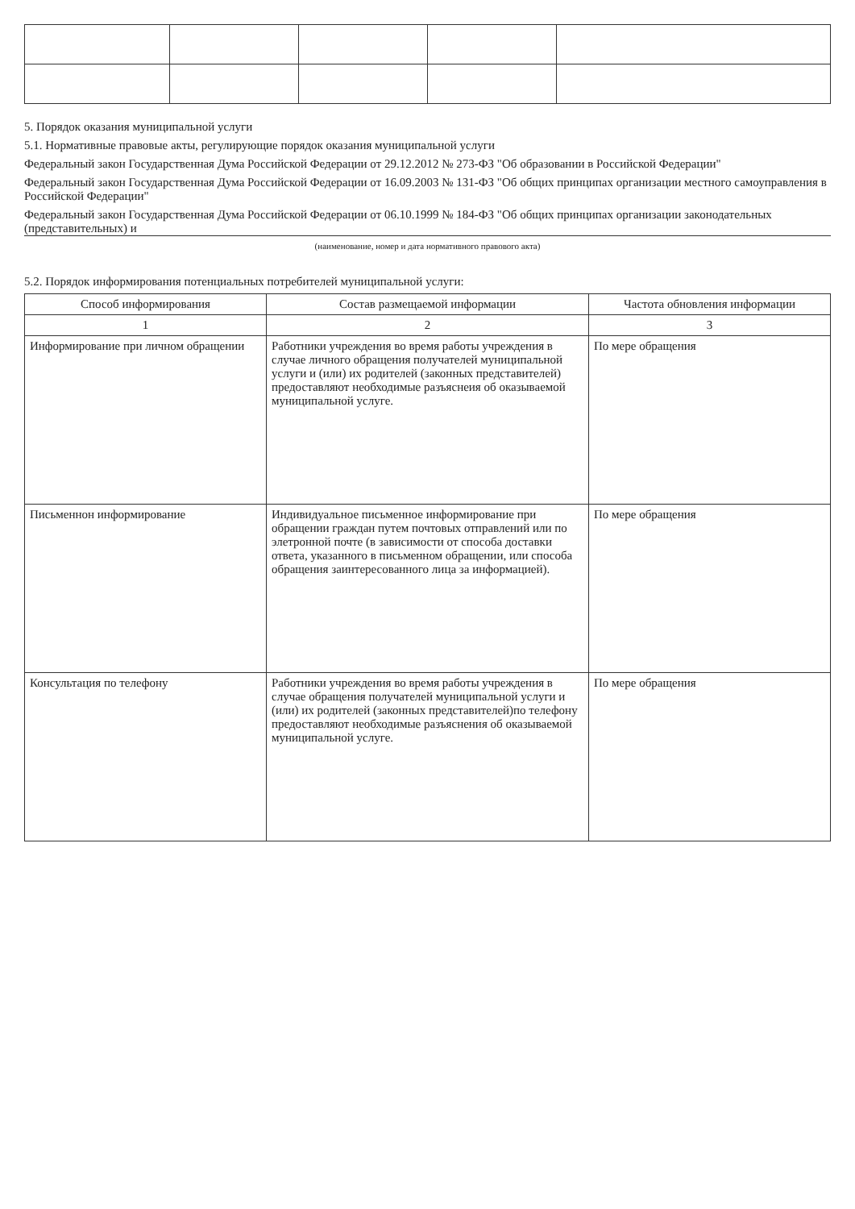5. Порядок оказания муниципальной услуги
5.1. Нормативные правовые акты, регулирующие порядок оказания муниципальной услуги
Федеральный закон Государственная Дума Российской Федерации от 29.12.2012 № 273-ФЗ "Об образовании в Российской Федерации"
Федеральный закон Государственная Дума Российской Федерации от 16.09.2003 № 131-ФЗ "Об общих принципах организации местного самоуправления в Российской Федерации"
Федеральный закон Государственная Дума Российской Федерации от 06.10.1999 № 184-ФЗ "Об общих принципах организации законодательных (представительных) и
(наименование, номер и дата нормативного правового акта)
5.2. Порядок информирования потенциальных потребителей муниципальной услуги:
| Способ информирования | Состав размещаемой информации | Частота обновления информации |
| --- | --- | --- |
| 1 | 2 | 3 |
| Информирование при личном обращении | Работники учреждения во время работы учреждения в случае личного обращения получателей муниципальной услуги и (или) их родителей (законных представителей) предоставляют необходимые разъяснеия об оказываемой муниципальной услуге. | По мере обращения |
| Письменнон информирование | Индивидуальное письменное информирование при обращении граждан путем почтовых отправлений или по элетронной почте (в зависимости от способа доставки ответа, указанного в письменном обращении, или способа обращения заинтересованного лица за информацией). | По мере обращения |
| Консультация по телефону | Работники учреждения во время работы учреждения в случае обращения получателей муниципальной услуги и (или) их родителей (законных представителей)по телефону предоставляют необходимые разъяснения об оказываемой муниципальной услуге. | По мере обращения |